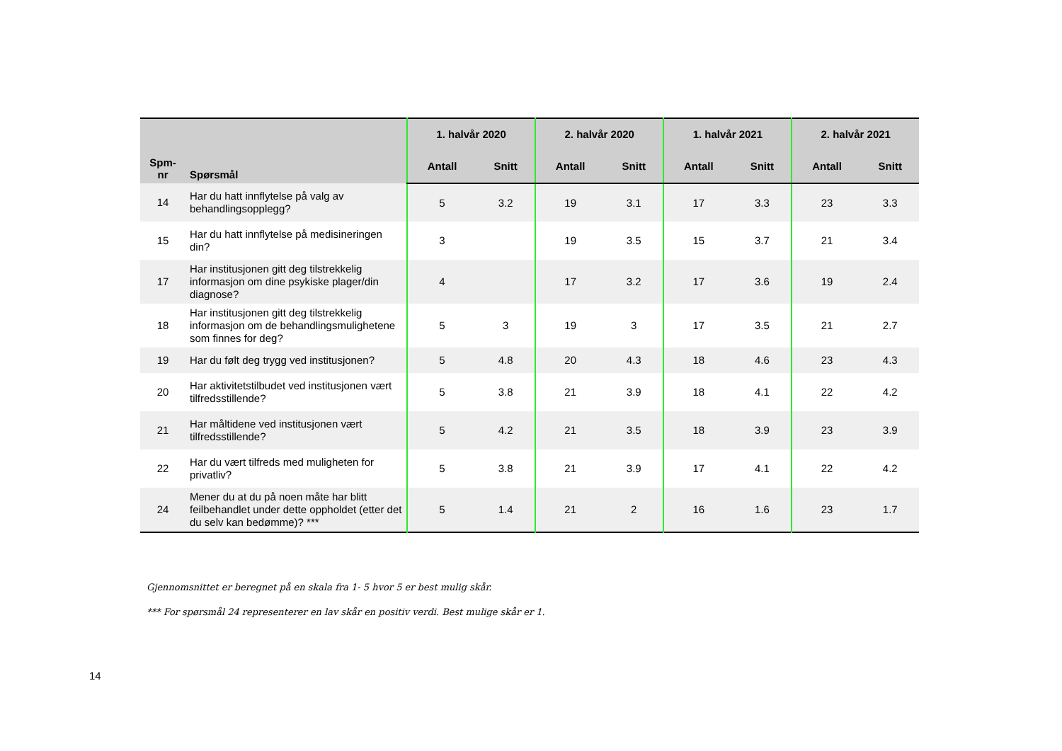| Spm- nr | Spørsmål | 1. halvår 2020 | | 2. halvår 2020 | | 1. halvår 2021 | | 2. halvår 2021 | |
| --- | --- | --- | --- | --- | --- | --- | --- | --- | --- |
| | | Antall | Snitt | Antall | Snitt | Antall | Snitt | Antall | Snitt |
| 14 | Har du hatt innflytelse på valg av behandlingsopplegg? | 5 | 3.2 | 19 | 3.1 | 17 | 3.3 | 23 | 3.3 |
| 15 | Har du hatt innflytelse på medisineringen din? | 3 | | 19 | 3.5 | 15 | 3.7 | 21 | 3.4 |
| 17 | Har institusjonen gitt deg tilstrekkelig informasjon om dine psykiske plager/din diagnose? | 4 | | 17 | 3.2 | 17 | 3.6 | 19 | 2.4 |
| 18 | Har institusjonen gitt deg tilstrekkelig informasjon om de behandlingsmulighetene som finnes for deg? | 5 | 3 | 19 | 3 | 17 | 3.5 | 21 | 2.7 |
| 19 | Har du følt deg trygg ved institusjonen? | 5 | 4.8 | 20 | 4.3 | 18 | 4.6 | 23 | 4.3 |
| 20 | Har aktivitetstilbudet ved institusjonen vært tilfredsstillende? | 5 | 3.8 | 21 | 3.9 | 18 | 4.1 | 22 | 4.2 |
| 21 | Har måltidene ved institusjonen vært tilfredsstillende? | 5 | 4.2 | 21 | 3.5 | 18 | 3.9 | 23 | 3.9 |
| 22 | Har du vært tilfreds med muligheten for privatliv? | 5 | 3.8 | 21 | 3.9 | 17 | 4.1 | 22 | 4.2 |
| 24 | Mener du at du på noen måte har blitt feilbehandlet under dette oppholdet (etter det du selv kan bedømme)? *** | 5 | 1.4 | 21 | 2 | 16 | 1.6 | 23 | 1.7 |
Gjennomsnittet er beregnet på en skala fra 1- 5 hvor 5 er best mulig skår.
*** For spørsmål 24 representerer en lav skår en positiv verdi. Best mulige skår er 1.
14